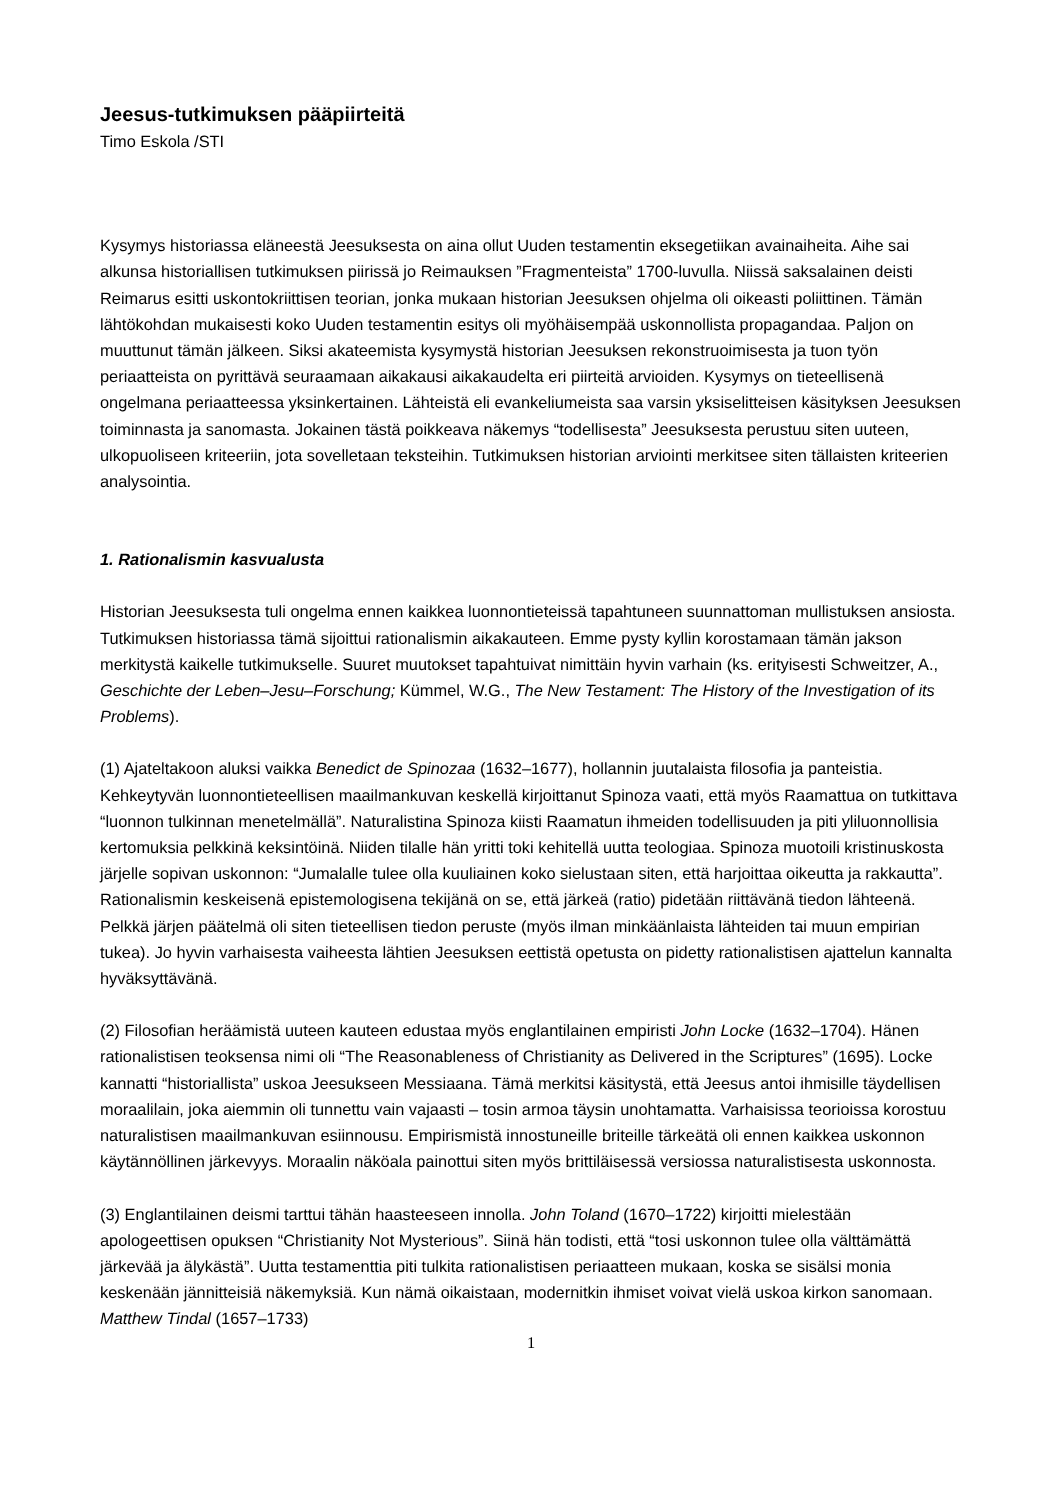Jeesus-tutkimuksen pääpiirteitä
Timo Eskola /STI
Kysymys historiassa eläneestä Jeesuksesta on aina ollut Uuden testamentin eksegetiikan avainaiheita. Aihe sai alkunsa historiallisen tutkimuksen piirissä jo Reimauksen ”Fragmenteista” 1700-luvulla. Niissä saksalainen deisti Reimarus esitti uskontokriittisen teorian, jonka mukaan historian Jeesuksen ohjelma oli oikeasti poliittinen. Tämän lähtökohdan mukaisesti koko Uuden testamentin esitys oli myöhäisempää uskonnollista propagandaa. Paljon on muuttunut tämän jälkeen. Siksi akateemista kysymystä historian Jeesuksen rekonstruoimisesta ja tuon työn periaatteista on pyrittävä seuraamaan aikakausi aikakaudelta eri piirteitä arvioiden. Kysymys on tieteellisenä ongelmana periaatteessa yksinkertainen. Lähteistä eli evankeliumeista saa varsin yksiselitteisen käsityksen Jeesuksen toiminnasta ja sanomasta. Jokainen tästä poikkeava näkemys “todellisesta” Jeesuksesta perustuu siten uuteen, ulkopuoliseen kriteeriin, jota sovelletaan teksteihin. Tutkimuksen historian arviointi merkitsee siten tällaisten kriteerien analysointia.
1. Rationalismin kasvualusta
Historian Jeesuksesta tuli ongelma ennen kaikkea luonnontieteissä tapahtuneen suunnattoman mullistuksen ansiosta. Tutkimuksen historiassa tämä sijoittui rationalismin aikakauteen. Emme pysty kyllin korostamaan tämän jakson merkitystä kaikelle tutkimukselle. Suuret muutokset tapahtuivat nimittäin hyvin varhain (ks. erityisesti Schweitzer, A., Geschichte der Leben–Jesu–Forschung; Kümmel, W.G., The New Testament: The History of the Investigation of its Problems).
(1) Ajateltakoon aluksi vaikka Benedict de Spinozaa (1632–1677), hollannin juutalaista filosofia ja panteistia. Kehkeytyvän luonnontieteellisen maailmankuvan keskellä kirjoittanut Spinoza vaati, että myös Raamattua on tutkittava “luonnon tulkinnan menetelmällä”. Naturalistina Spinoza kiisti Raamatun ihmeiden todellisuuden ja piti yliluonnollisia kertomuksia pelkkinä keksintöinä. Niiden tilalle hän yritti toki kehitellä uutta teologiaa. Spinoza muotoili kristinuskosta järjelle sopivan uskonnon: “Jumalalle tulee olla kuuliainen koko sielustaan siten, että harjoittaa oikeutta ja rakkautta”. Rationalismin keskeisenä epistemologisena tekijänä on se, että järkeä (ratio) pidetään riittävänä tiedon lähteenä. Pelkkä järjen päätelmä oli siten tieteellisen tiedon peruste (myös ilman minkäänlaista lähteiden tai muun empirian tukea). Jo hyvin varhaisesta vaiheesta lähtien Jeesuksen eettistä opetusta on pidetty rationalistisen ajattelun kannalta hyväksyttävänä.
(2) Filosofian heräämistä uuteen kauteen edustaa myös englantilainen empiristi John Locke (1632–1704). Hänen rationalistisen teoksensa nimi oli “The Reasonableness of Christianity as Delivered in the Scriptures” (1695). Locke kannatti “historiallista” uskoa Jeesukseen Messiaana. Tämä merkitsi käsitystä, että Jeesus antoi ihmisille täydellisen moraalilain, joka aiemmin oli tunnettu vain vajaasti – tosin armoa täysin unohtamatta. Varhaisissa teorioissa korostuu naturalistisen maailmankuvan esiinnousu. Empirismistä innostuneille briteille tärkeätä oli ennen kaikkea uskonnon käytännöllinen järkevyys. Moraalin näköala painottui siten myös brittiläisessä versiossa naturalistisesta uskonnosta.
(3) Englantilainen deismi tarttui tähän haasteeseen innolla. John Toland (1670–1722) kirjoitti mielestään apologeettisen opuksen “Christianity Not Mysterious”. Siinä hän todisti, että “tosi uskonnon tulee olla välttämättä järkevää ja älykästä”. Uutta testamenttia piti tulkita rationalistisen periaatteen mukaan, koska se sisälsi monia keskenään jännitteisiä näkemyksiä. Kun nämä oikaistaan, modernitkin ihmiset voivat vielä uskoa kirkon sanomaan. Matthew Tindal (1657–1733)
1